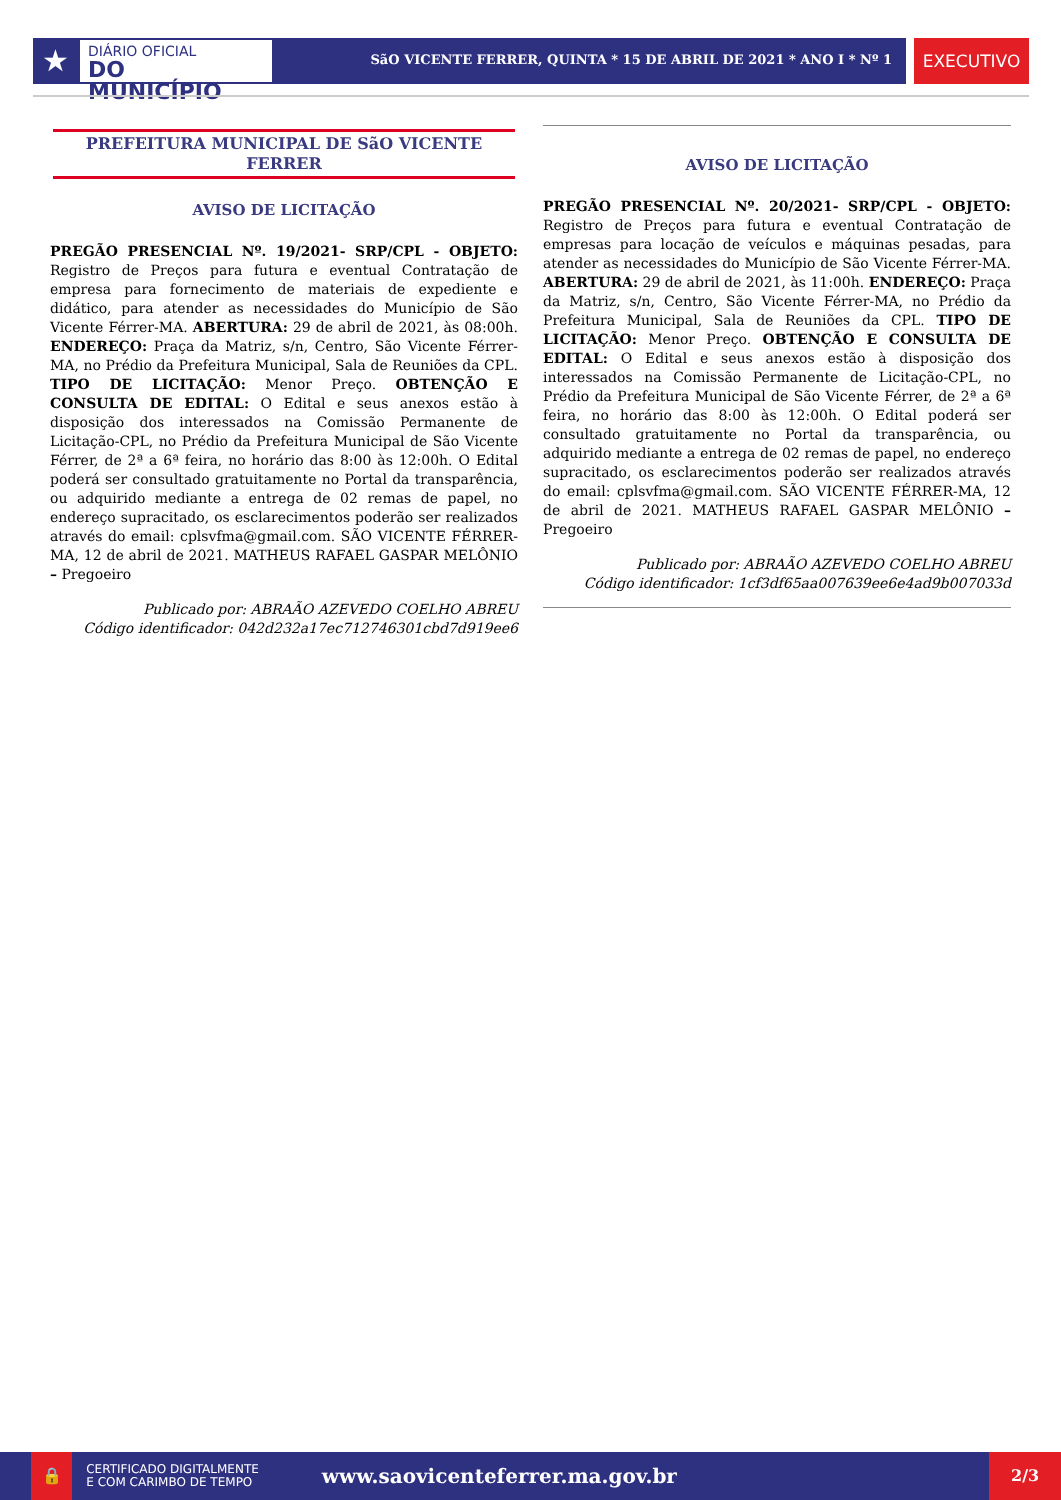★
DIÁRIO OFICIAL
DO MUNICÍPIO
SãO VICENTE FERRER, QUINTA * 15 DE ABRIL DE 2021 * ANO I * Nº 1
EXECUTIVO
PREFEITURA MUNICIPAL DE SãO VICENTE FERRER
AVISO DE LICITAÇÃO
PREGÃO PRESENCIAL Nº. 19/2021- SRP/CPL - OBJETO: Registro de Preços para futura e eventual Contratação de empresa para fornecimento de materiais de expediente e didático, para atender as necessidades do Município de São Vicente Férrer-MA. ABERTURA: 29 de abril de 2021, às 08:00h. ENDEREÇO: Praça da Matriz, s/n, Centro, São Vicente Férrer-MA, no Prédio da Prefeitura Municipal, Sala de Reuniões da CPL. TIPO DE LICITAÇÃO: Menor Preço. OBTENÇÃO E CONSULTA DE EDITAL: O Edital e seus anexos estão à disposição dos interessados na Comissão Permanente de Licitação-CPL, no Prédio da Prefeitura Municipal de São Vicente Férrer, de 2ª a 6ª feira, no horário das 8:00 às 12:00h. O Edital poderá ser consultado gratuitamente no Portal da transparência, ou adquirido mediante a entrega de 02 remas de papel, no endereço supracitado, os esclarecimentos poderão ser realizados através do email: cplsvfma@gmail.com. SÃO VICENTE FÉRRER-MA, 12 de abril de 2021. MATHEUS RAFAEL GASPAR MELÔNIO – Pregoeiro
Publicado por: ABRAÃO AZEVEDO COELHO ABREU
Código identificador: 042d232a17ec712746301cbd7d919ee6
AVISO DE LICITAÇÃO
PREGÃO PRESENCIAL Nº. 20/2021- SRP/CPL - OBJETO: Registro de Preços para futura e eventual Contratação de empresas para locação de veículos e máquinas pesadas, para atender as necessidades do Município de São Vicente Férrer-MA. ABERTURA: 29 de abril de 2021, às 11:00h. ENDEREÇO: Praça da Matriz, s/n, Centro, São Vicente Férrer-MA, no Prédio da Prefeitura Municipal, Sala de Reuniões da CPL. TIPO DE LICITAÇÃO: Menor Preço. OBTENÇÃO E CONSULTA DE EDITAL: O Edital e seus anexos estão à disposição dos interessados na Comissão Permanente de Licitação-CPL, no Prédio da Prefeitura Municipal de São Vicente Férrer, de 2ª a 6ª feira, no horário das 8:00 às 12:00h. O Edital poderá ser consultado gratuitamente no Portal da transparência, ou adquirido mediante a entrega de 02 remas de papel, no endereço supracitado, os esclarecimentos poderão ser realizados através do email: cplsvfma@gmail.com. SÃO VICENTE FÉRRER-MA, 12 de abril de 2021. MATHEUS RAFAEL GASPAR MELÔNIO – Pregoeiro
Publicado por: ABRAÃO AZEVEDO COELHO ABREU
Código identificador: 1cf3df65aa007639ee6e4ad9b007033d
🔒
CERTIFICADO DIGITALMENTE
E COM CARIMBO DE TEMPO
www.saovicenteferrer.ma.gov.br
2/3